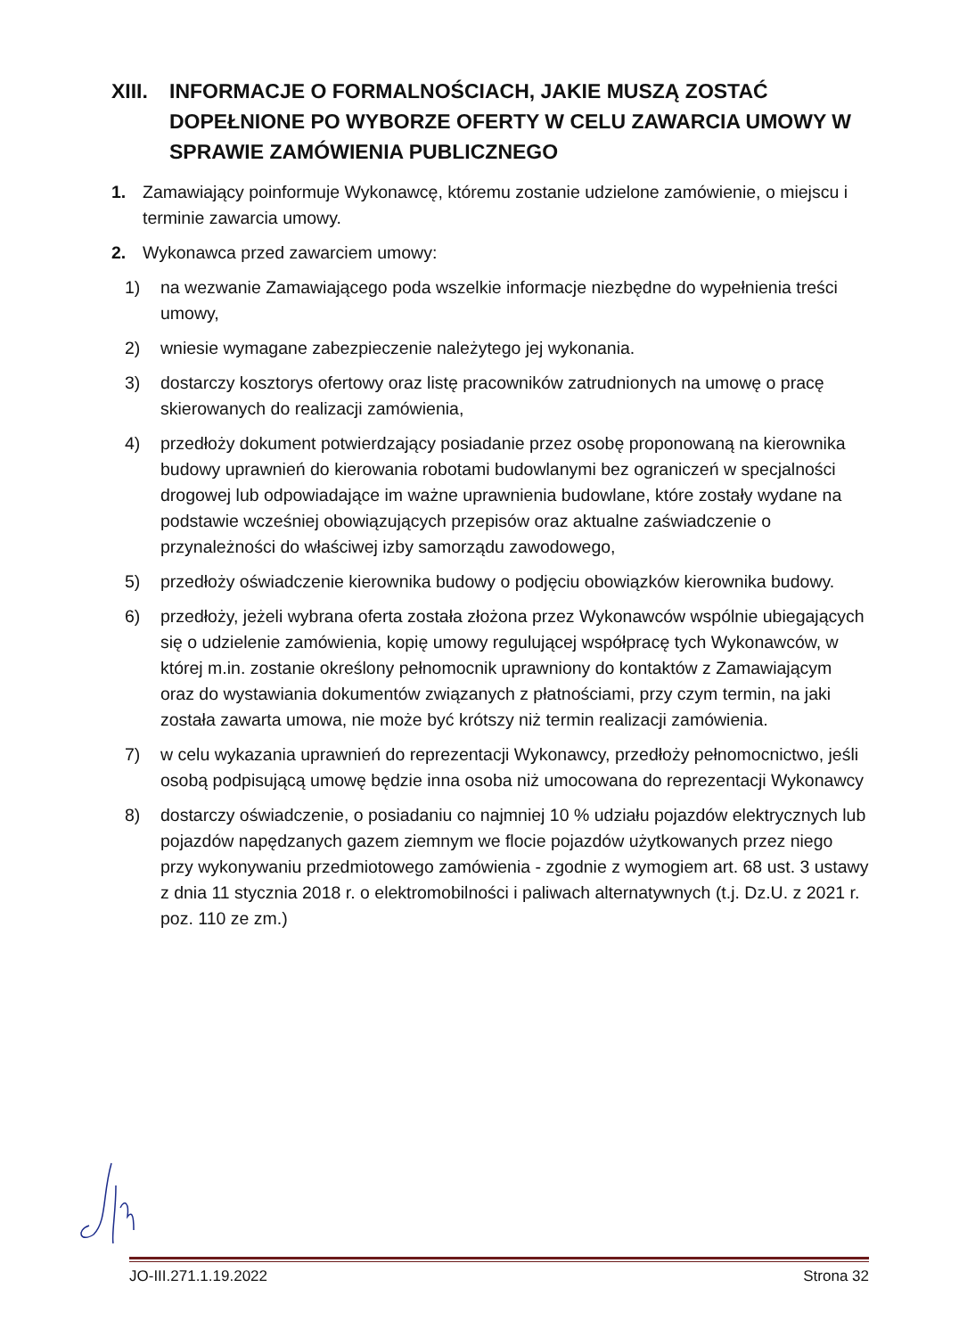XIII. INFORMACJE O FORMALNOŚCIACH, JAKIE MUSZĄ ZOSTAĆ DOPEŁNIONE PO WYBORZE OFERTY W CELU ZAWARCIA UMOWY W SPRAWIE ZAMÓWIENIA PUBLICZNEGO
1. Zamawiający poinformuje Wykonawcę, któremu zostanie udzielone zamówienie, o miejscu i terminie zawarcia umowy.
2. Wykonawca przed zawarciem umowy:
1) na wezwanie Zamawiającego poda wszelkie informacje niezbędne do wypełnienia treści umowy,
2) wniesie wymagane zabezpieczenie należytego jej wykonania.
3) dostarczy kosztorys ofertowy oraz listę pracowników zatrudnionych na umowę o pracę skierowanych do realizacji zamówienia,
4) przedłoży dokument potwierdzający posiadanie przez osobę proponowaną na kierownika budowy uprawnień do kierowania robotami budowlanymi bez ograniczeń w specjalności drogowej lub odpowiadające im ważne uprawnienia budowlane, które zostały wydane na podstawie wcześniej obowiązujących przepisów oraz aktualne zaświadczenie o przynależności do właściwej izby samorządu zawodowego,
5) przedłoży oświadczenie kierownika budowy o podjęciu obowiązków kierownika budowy.
6) przedłoży, jeżeli wybrana oferta została złożona przez Wykonawców wspólnie ubiegających się o udzielenie zamówienia, kopię umowy regulującej współpracę tych Wykonawców, w której m.in. zostanie określony pełnomocnik uprawniony do kontaktów z Zamawiającym oraz do wystawiania dokumentów związanych z płatnościami, przy czym termin, na jaki została zawarta umowa, nie może być krótszy niż termin realizacji zamówienia.
7) w celu wykazania uprawnień do reprezentacji Wykonawcy, przedłoży pełnomocnictwo, jeśli osobą podpisującą umowę będzie inna osoba niż umocowana do reprezentacji Wykonawcy
8) dostarczy oświadczenie, o posiadaniu co najmniej 10 % udziału pojazdów elektrycznych lub pojazdów napędzanych gazem ziemnym we flocie pojazdów użytkowanych przez niego przy wykonywaniu przedmiotowego zamówienia - zgodnie z wymogiem art. 68 ust. 3 ustawy z dnia 11 stycznia 2018 r. o elektromobilności i paliwach alternatywnych (t.j. Dz.U. z 2021 r. poz. 110 ze zm.)
JO-III.271.1.19.2022 Strona 32